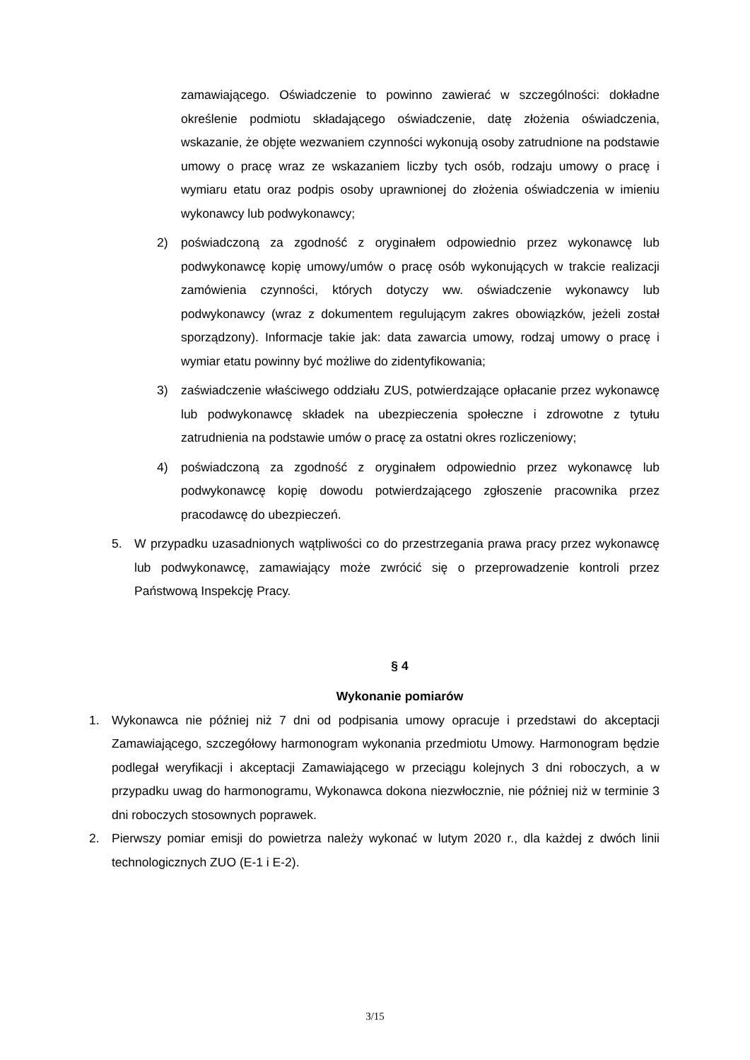zamawiającego. Oświadczenie to powinno zawierać w szczególności: dokładne określenie podmiotu składającego oświadczenie, datę złożenia oświadczenia, wskazanie, że objęte wezwaniem czynności wykonują osoby zatrudnione na podstawie umowy o pracę wraz ze wskazaniem liczby tych osób, rodzaju umowy o pracę i wymiaru etatu oraz podpis osoby uprawnionej do złożenia oświadczenia w imieniu wykonawcy lub podwykonawcy;
2) poświadczoną za zgodność z oryginałem odpowiednio przez wykonawcę lub podwykonawcę kopię umowy/umów o pracę osób wykonujących w trakcie realizacji zamówienia czynności, których dotyczy ww. oświadczenie wykonawcy lub podwykonawcy (wraz z dokumentem regulującym zakres obowiązków, jeżeli został sporządzony). Informacje takie jak: data zawarcia umowy, rodzaj umowy o pracę i wymiar etatu powinny być możliwe do zidentyfikowania;
3) zaświadczenie właściwego oddziału ZUS, potwierdzające opłacanie przez wykonawcę lub podwykonawcę składek na ubezpieczenia społeczne i zdrowotne z tytułu zatrudnienia na podstawie umów o pracę za ostatni okres rozliczeniowy;
4) poświadczoną za zgodność z oryginałem odpowiednio przez wykonawcę lub podwykonawcę kopię dowodu potwierdzającego zgłoszenie pracownika przez pracodawcę do ubezpieczeń.
5. W przypadku uzasadnionych wątpliwości co do przestrzegania prawa pracy przez wykonawcę lub podwykonawcę, zamawiający może zwrócić się o przeprowadzenie kontroli przez Państwową Inspekcję Pracy.
§ 4
Wykonanie pomiarów
1. Wykonawca nie później niż 7 dni od podpisania umowy opracuje i przedstawi do akceptacji Zamawiającego, szczegółowy harmonogram wykonania przedmiotu Umowy. Harmonogram będzie podlegał weryfikacji i akceptacji Zamawiającego w przeciągu kolejnych 3 dni roboczych, a w przypadku uwag do harmonogramu, Wykonawca dokona niezwłocznie, nie później niż w terminie 3 dni roboczych stosownych poprawek.
2. Pierwszy pomiar emisji do powietrza należy wykonać w lutym 2020 r., dla każdej z dwóch linii technologicznych ZUO (E-1 i E-2).
3/15